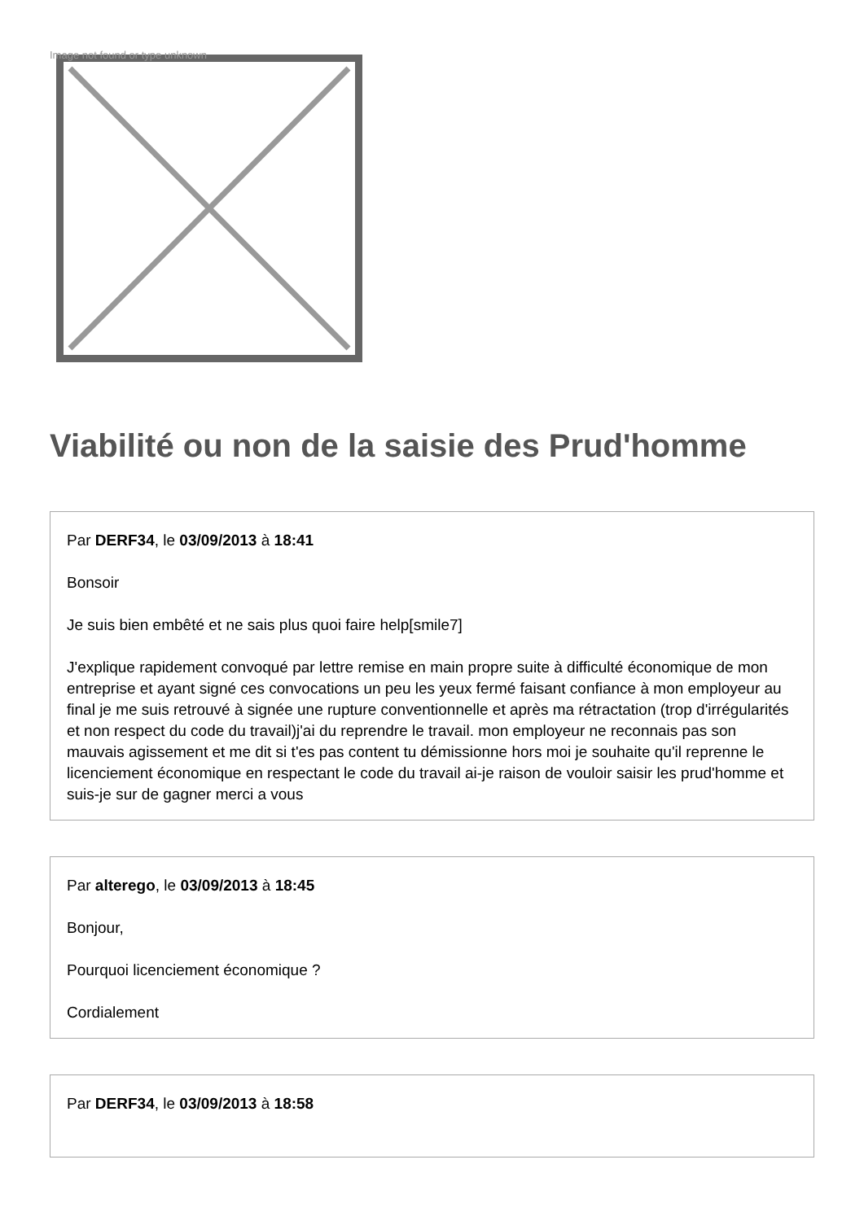Image not found or type unknown
Viabilité ou non de la saisie des Prud'homme
Par DERF34, le 03/09/2013 à 18:41
Bonsoir
Je suis bien embêté et ne sais plus quoi faire help[smile7]
J'explique rapidement convoqué par lettre remise en main propre suite à difficulté économique de mon entreprise et ayant signé ces convocations un peu les yeux fermé faisant confiance à mon employeur au final je me suis retrouvé à signée une rupture conventionnelle et après ma rétractation (trop d'irrégularités et non respect du code du travail)j'ai du reprendre le travail. mon employeur ne reconnais pas son mauvais agissement et me dit si t'es pas content tu démissionne hors moi je souhaite qu'il reprenne le licenciement économique en respectant le code du travail ai-je raison de vouloir saisir les prud'homme et suis-je sur de gagner merci a vous
Par alterego, le 03/09/2013 à 18:45
Bonjour,
Pourquoi licenciement économique ?
Cordialement
Par DERF34, le 03/09/2013 à 18:58